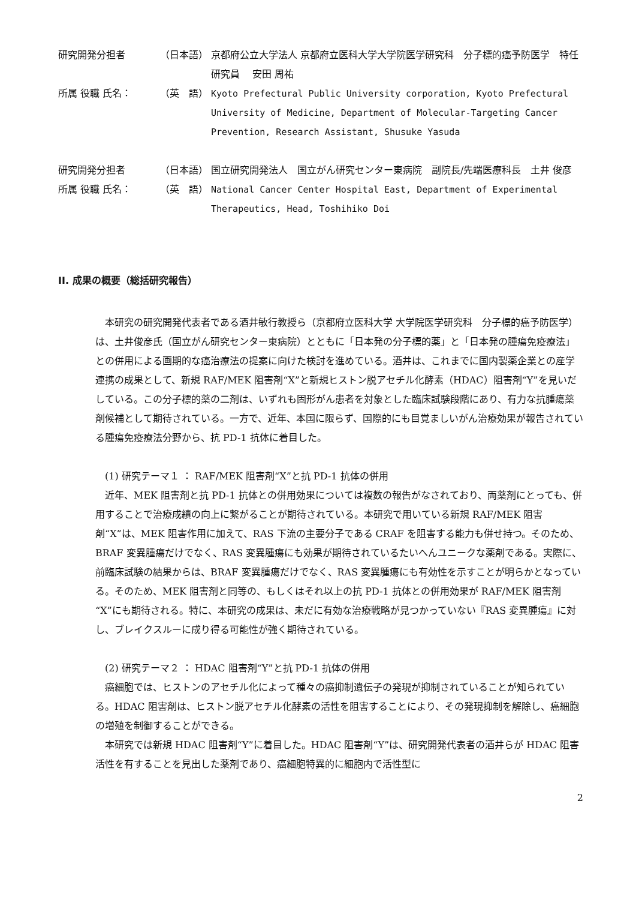研究開発分担者 （日本語） 京都府公立大学法人 京都府立医科大学大学院医学研究科　分子標的癌予防医学　特任研究員　 安田 周祐
所属 役職 氏名： （英　語） Kyoto Prefectural Public University corporation, Kyoto Prefectural University of Medicine, Department of Molecular-Targeting Cancer Prevention, Research Assistant, Shusuke Yasuda
研究開発分担者 （日本語） 国立研究開発法人　国立がん研究センター東病院　副院長/先端医療科長　土井 俊彦
所属 役職 氏名： （英　語） National Cancer Center Hospital East, Department of Experimental Therapeutics, Head, Toshihiko Doi
II. 成果の概要（総括研究報告）
本研究の研究開発代表者である酒井敏行教授ら（京都府立医科大学 大学院医学研究科　分子標的癌予防医学）は、土井俊彦氏（国立がん研究センター東病院）とともに「日本発の分子標的薬」と「日本発の腫瘍免疫療法」との併用による画期的な癌治療法の提案に向けた検討を進めている。酒井は、これまでに国内製薬企業との産学連携の成果として、新規 RAF/MEK 阻害剤“X”と新規ヒストン脱アセチル化酵素（HDAC）阻害剤“Y”を見いだしている。この分子標的薬の二剤は、いずれも固形がん患者を対象とした臨床試験段階にあり、有力な抗腫瘍薬剤候補として期待されている。一方で、近年、本国に限らず、国際的にも目覚ましいがん治療効果が報告されている腫瘍免疫療法分野から、抗 PD-1 抗体に着目した。
(1) 研究テーマ１ ： RAF/MEK 阻害剤“X”と抗 PD-1 抗体の併用
近年、MEK 阻害剤と抗 PD-1 抗体との併用効果については複数の報告がなされており、両薬剤にとっても、併用することで治療成績の向上に繋がることが期待されている。本研究で用いている新規 RAF/MEK 阻害剤“X”は、MEK 阻害作用に加えて、RAS 下流の主要分子である CRAF を阻害する能力も併せ持つ。そのため、BRAF 変異腫瘍だけでなく、RAS 変異腫瘍にも効果が期待されているたいへんユニークな薬剤である。実際に、前臨床試験の結果からは、BRAF 変異腫瘍だけでなく、RAS 変異腫瘍にも有効性を示すことが明らかとなっている。そのため、MEK 阻害剤と同等の、もしくはそれ以上の抗 PD-1 抗体との併用効果が RAF/MEK 阻害剤 “X”にも期待される。特に、本研究の成果は、未だに有効な治療戦略が見つかっていない『RAS 変異腫瘍』に対し、ブレイクスルーに成り得る可能性が強く期待されている。
(2) 研究テーマ２ ： HDAC 阻害剤“Y”と抗 PD-1 抗体の併用
癌細胞では、ヒストンのアセチル化によって種々の癌抑制遺伝子の発現が抑制されていることが知られている。HDAC 阻害剤は、ヒストン脱アセチル化酵素の活性を阻害することにより、その発現抑制を解除し、癌細胞の増殖を制御することができる。
本研究では新規 HDAC 阻害剤“Y”に着目した。HDAC 阻害剤“Y”は、研究開発代表者の酒井らが HDAC 阻害活性を有することを見出した薬剤であり、癌細胞特異的に細胞内で活性型に
2